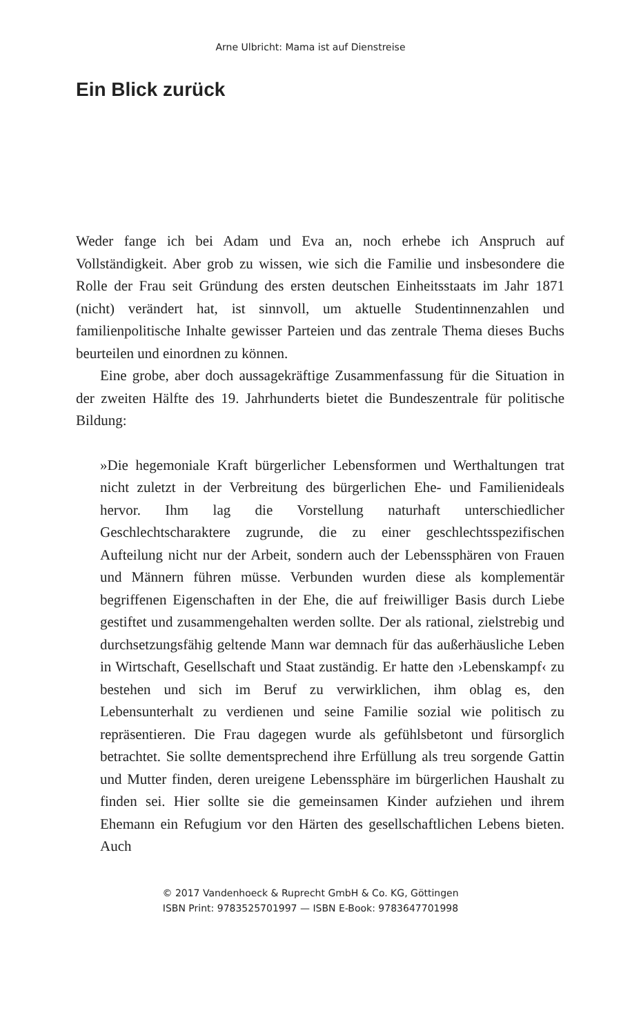Arne Ulbricht: Mama ist auf Dienstreise
Ein Blick zurück
Weder fange ich bei Adam und Eva an, noch erhebe ich Anspruch auf Vollständigkeit. Aber grob zu wissen, wie sich die Familie und insbesondere die Rolle der Frau seit Gründung des ersten deutschen Einheitsstaats im Jahr 1871 (nicht) verändert hat, ist sinnvoll, um aktuelle Studentinnenzahlen und familienpolitische Inhalte gewisser Parteien und das zentrale Thema dieses Buchs beurteilen und einordnen zu können.
Eine grobe, aber doch aussagekräftige Zusammenfassung für die Situation in der zweiten Hälfte des 19. Jahrhunderts bietet die Bundeszentrale für politische Bildung:
»Die hegemoniale Kraft bürgerlicher Lebensformen und Werthaltungen trat nicht zuletzt in der Verbreitung des bürgerlichen Ehe- und Familienideals hervor. Ihm lag die Vorstellung naturhaft unterschiedlicher Geschlechtscharaktere zugrunde, die zu einer geschlechtsspezifischen Aufteilung nicht nur der Arbeit, sondern auch der Lebenssphären von Frauen und Männern führen müsse. Verbunden wurden diese als komplementär begriffenen Eigenschaften in der Ehe, die auf freiwilliger Basis durch Liebe gestiftet und zusammengehalten werden sollte. Der als rational, zielstrebig und durchsetzungsfähig geltende Mann war demnach für das außerhäusliche Leben in Wirtschaft, Gesellschaft und Staat zuständig. Er hatte den ›Lebenskampf‹ zu bestehen und sich im Beruf zu verwirklichen, ihm oblag es, den Lebensunterhalt zu verdienen und seine Familie sozial wie politisch zu repräsentieren. Die Frau dagegen wurde als gefühlsbetont und fürsorglich betrachtet. Sie sollte dementsprechend ihre Erfüllung als treu sorgende Gattin und Mutter finden, deren ureigene Lebenssphäre im bürgerlichen Haushalt zu finden sei. Hier sollte sie die gemeinsamen Kinder aufziehen und ihrem Ehemann ein Refugium vor den Härten des gesellschaftlichen Lebens bieten. Auch
© 2017 Vandenhoeck & Ruprecht GmbH & Co. KG, Göttingen
ISBN Print: 9783525701997 — ISBN E-Book: 9783647701998